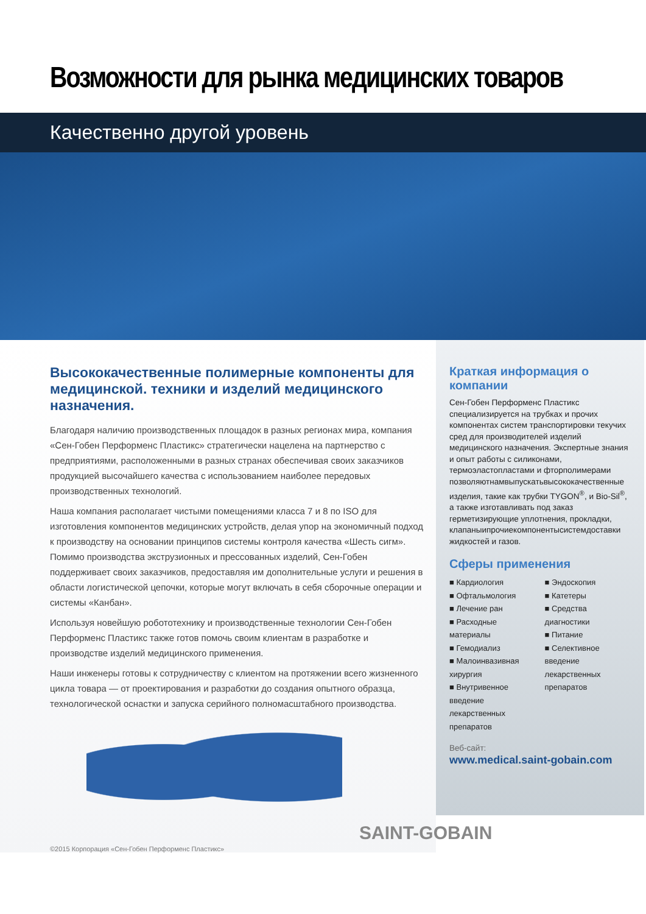Возможности для рынка медицинских товаров
Качественно другой уровень
Высококачественные полимерные компоненты для медицинской. техники и изделий медицинского назначения.
Благодаря наличию производственных площадок в разных регионах мира, компания «Сен-Гобен Перформенс Пластикс» стратегически нацелена на партнерство с предприятиями, расположенными в разных странах обеспечивая своих заказчиков продукцией высочайшего качества с использованием наиболее передовых производственных технологий.
Наша компания располагает чистыми помещениями класса 7 и 8 по ISO для изготовления компонентов медицинских устройств, делая упор на экономичный подход к производству на основании принципов системы контроля качества «Шесть сигм». Помимо производства экструзионных и прессованных изделий, Сен-Гобен поддерживает своих заказчиков, предоставляя им дополнительные услуги и решения в области логистической цепочки, которые могут включать в себя сборочные операции и системы «Канбан».
Используя новейшую робототехнику и производственные технологии Сен-Гобен Перформенс Пластикс также готов помочь своим клиентам в разработке и производстве изделий медицинского применения.
Наши инженеры готовы к сотрудничеству с клиентом на протяжении всего жизненного цикла товара — от проектирования и разработки до создания опытного образца, технологической оснастки и запуска серийного полномасштабного производства.
©2015 Корпорация «Сен-Гобен Перформенс Пластикс»
Краткая информация о компании
Сен-Гобен Перформенс Пластикс специализируется на трубках и прочих компонентах систем транспортировки текучих сред для производителей изделий медицинского назначения. Экспертные знания и опыт работы с силиконами, термоэластопластами и фторполимерами позволяютнамвыпускатьвысококачественные изделия, такие как трубки TYGON<sup>®</sup>, и Bio-Sil<sup>®</sup>, а также изготавливать под заказ герметизирующие уплотнения, прокладки, клапаныипрочиекомпонентысистемдоставки жидкостей и газов.
Сферы применения
■ Кардиология
■ Офтальмология
■ Лечение ран
■ Расходные материалы
■ Гемодиализ
■ Малоинвазивная хирургия
■ Внутривенное введение лекарственных препаратов
■ Эндоскопия
■ Катетеры
■ Средства диагностики
■ Питание
■ Селективное введение лекарственных препаратов
Веб-сайт:
www.medical.saint-gobain.com
SAINT-GOBAIN